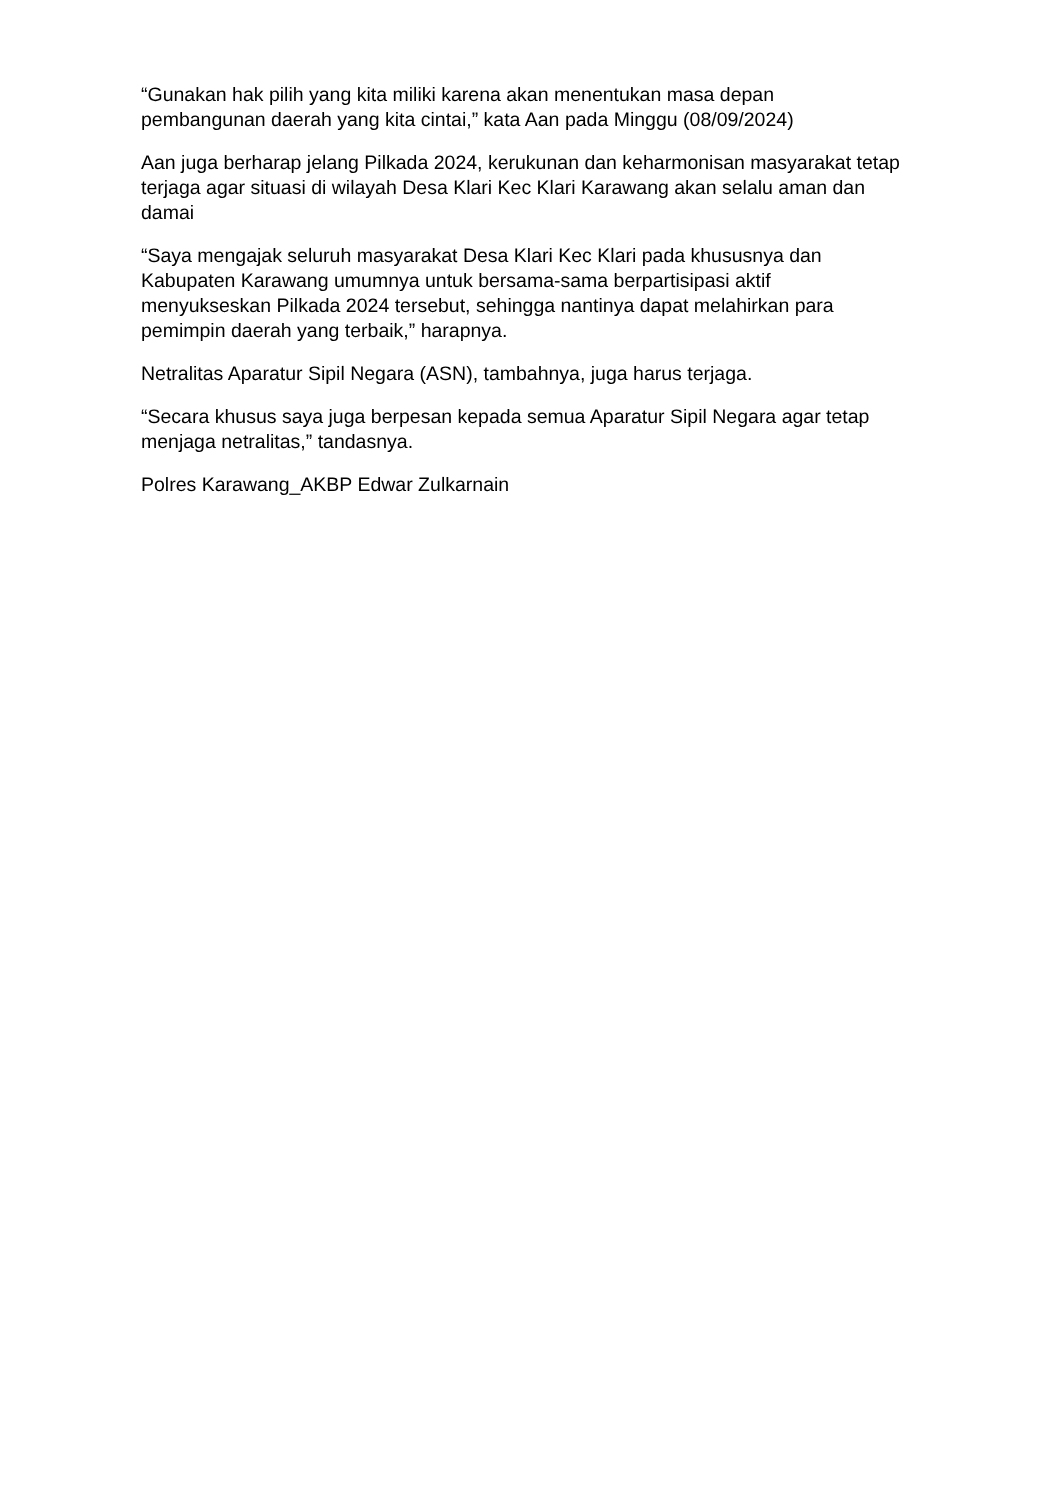“Gunakan hak pilih yang kita miliki karena akan menentukan masa depan pembangunan daerah yang kita cintai,” kata Aan pada Minggu (08/09/2024)
Aan juga berharap jelang Pilkada 2024, kerukunan dan keharmonisan masyarakat tetap terjaga agar situasi di wilayah Desa Klari Kec Klari Karawang akan selalu aman dan damai
“Saya mengajak seluruh masyarakat Desa Klari Kec Klari pada khususnya dan Kabupaten Karawang umumnya untuk bersama-sama berpartisipasi aktif menyukseskan Pilkada 2024 tersebut, sehingga nantinya dapat melahirkan para pemimpin daerah yang terbaik,” harapnya.
Netralitas Aparatur Sipil Negara (ASN), tambahnya, juga harus terjaga.
“Secara khusus saya juga berpesan kepada semua Aparatur Sipil Negara agar tetap menjaga netralitas,” tandasnya.
Polres Karawang_AKBP Edwar Zulkarnain